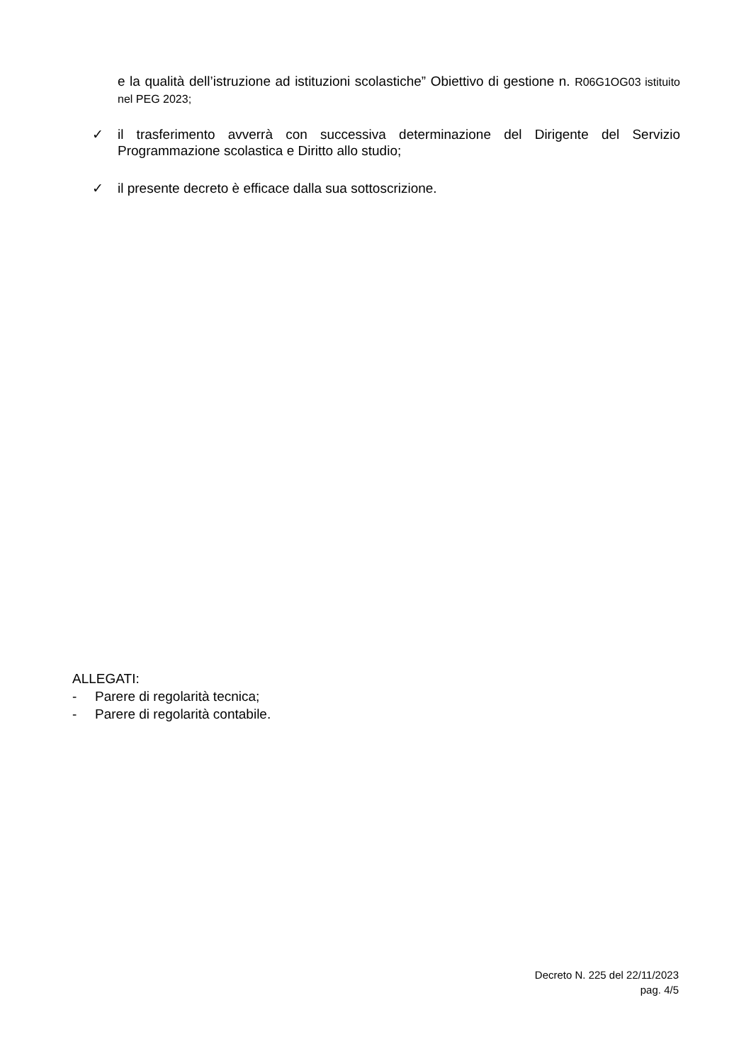e la qualità dell’istruzione ad istituzioni scolastiche” Obiettivo di gestione n. R06G1OG03 istituito nel PEG 2023;
✓
il trasferimento avverrà con successiva determinazione del Dirigente del Servizio Programmazione scolastica e Diritto allo studio;
✓
il presente decreto è efficace dalla sua sottoscrizione.
ALLEGATI:
- Parere di regolarità tecnica;
- Parere di regolarità contabile.
Decreto N. 225 del 22/11/2023
pag. 4/5